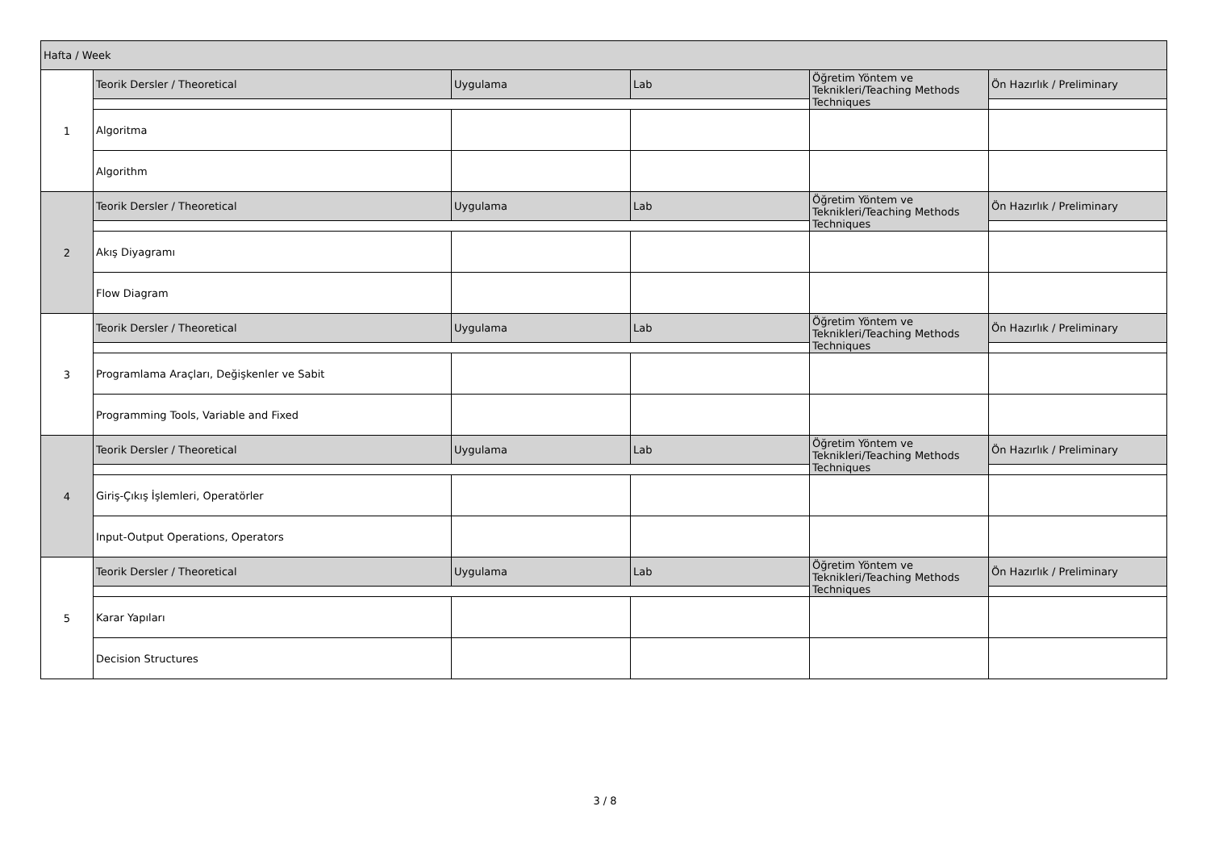| Hafta / Week | | | | | |
| 1 | Teorik Dersler / Theoretical | Uygulama | Lab | Öğretim Yöntem ve Teknikleri/Teaching Methods Techniques | Ön Hazırlık / Preliminary |
| | Algoritma | | | | |
| | Algorithm | | | | |
| 2 | Teorik Dersler / Theoretical | Uygulama | Lab | Öğretim Yöntem ve Teknikleri/Teaching Methods Techniques | Ön Hazırlık / Preliminary |
| | Akış Diyagramı | | | | |
| | Flow Diagram | | | | |
| 3 | Teorik Dersler / Theoretical | Uygulama | Lab | Öğretim Yöntem ve Teknikleri/Teaching Methods Techniques | Ön Hazırlık / Preliminary |
| | Programlama Araçları, Değişkenler ve Sabit | | | | |
| | Programming Tools, Variable and Fixed | | | | |
| 4 | Teorik Dersler / Theoretical | Uygulama | Lab | Öğretim Yöntem ve Teknikleri/Teaching Methods Techniques | Ön Hazırlık / Preliminary |
| | Giriş-Çıkış İşlemleri, Operatörler | | | | |
| | Input-Output Operations, Operators | | | | |
| 5 | Teorik Dersler / Theoretical | Uygulama | Lab | Öğretim Yöntem ve Teknikleri/Teaching Methods Techniques | Ön Hazırlık / Preliminary |
| | Karar Yapıları | | | | |
| | Decision Structures | | | | |
3 / 8